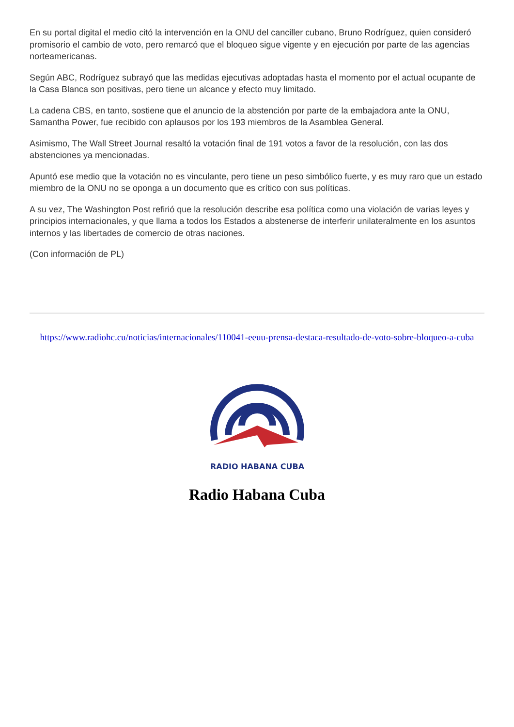En su portal digital el medio citó la intervención en la ONU del canciller cubano, Bruno Rodríguez, quien consideró promisorio el cambio de voto, pero remarcó que el bloqueo sigue vigente y en ejecución por parte de las agencias norteamericanas.
Según ABC, Rodríguez subrayó que las medidas ejecutivas adoptadas hasta el momento por el actual ocupante de la Casa Blanca son positivas, pero tiene un alcance y efecto muy limitado.
La cadena CBS, en tanto, sostiene que el anuncio de la abstención por parte de la embajadora ante la ONU, Samantha Power, fue recibido con aplausos por los 193 miembros de la Asamblea General.
Asimismo, The Wall Street Journal resaltó la votación final de 191 votos a favor de la resolución, con las dos abstenciones ya mencionadas.
Apuntó ese medio que la votación no es vinculante, pero tiene un peso simbólico fuerte, y es muy raro que un estado miembro de la ONU no se oponga a un documento que es crítico con sus políticas.
A su vez, The Washington Post refirió que la resolución describe esa política como una violación de varias leyes y principios internacionales, y que llama a todos los Estados a abstenerse de interferir unilateralmente en los asuntos internos y las libertades de comercio de otras naciones.
(Con información de PL)
https://www.radiohc.cu/noticias/internacionales/110041-eeuu-prensa-destaca-resultado-de-voto-sobre-bloqueo-a-cuba
RADIO HABANA CUBA
Radio Habana Cuba